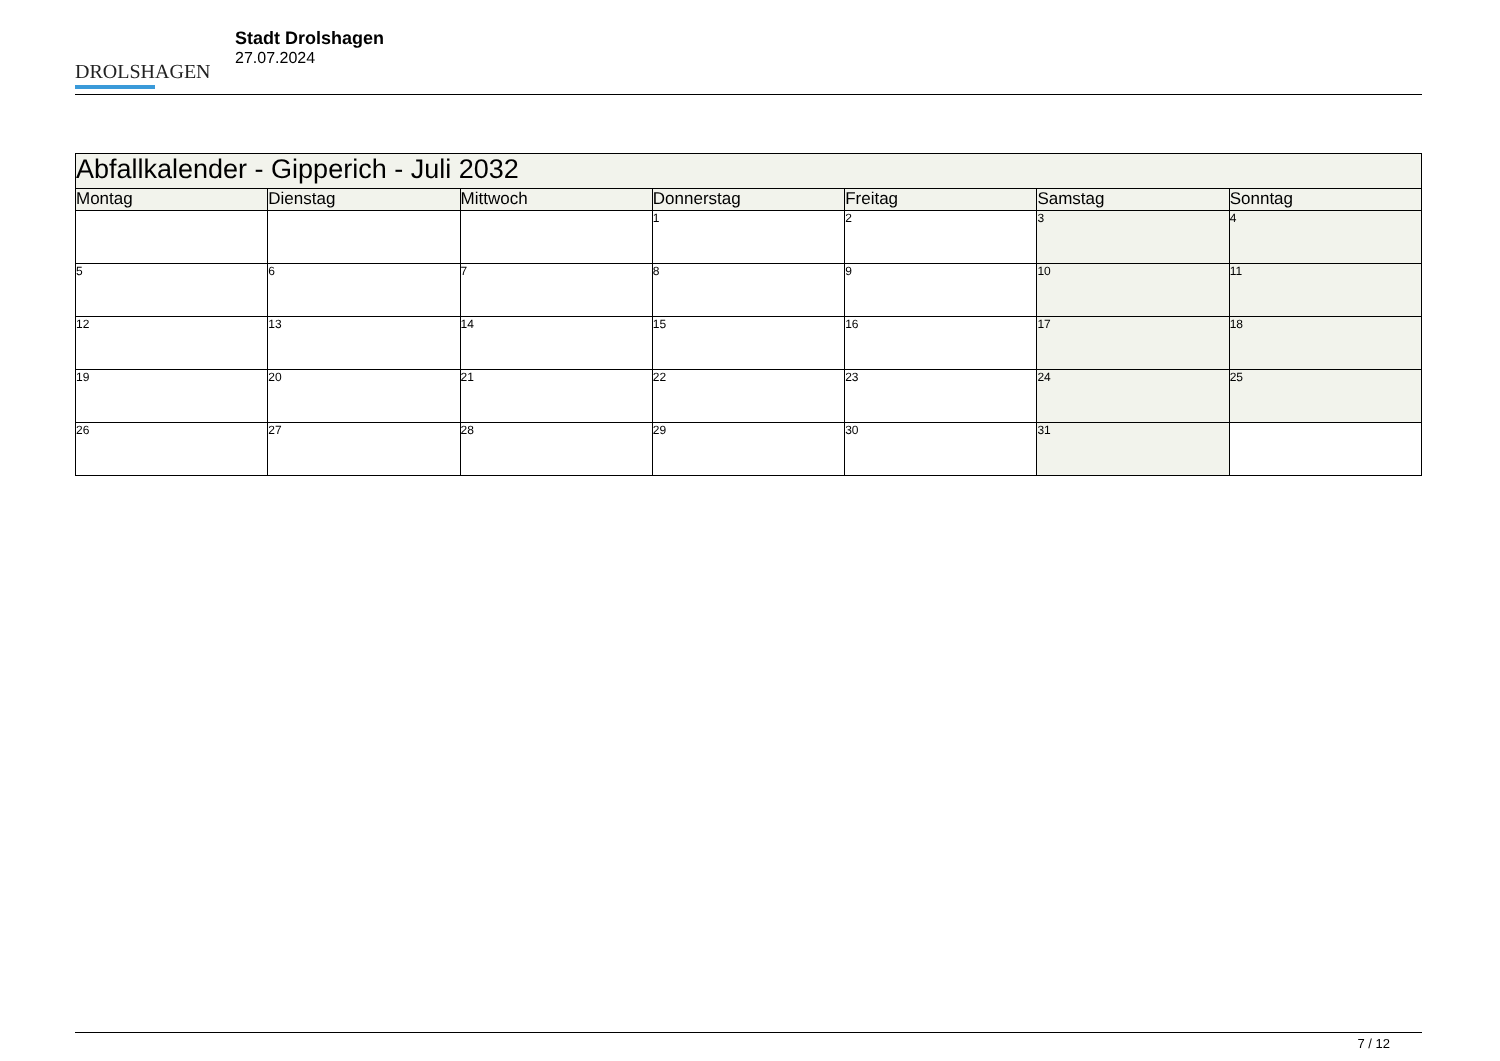DROLSHAGEN
Stadt Drolshagen
27.07.2024
| Abfallkalender - Gipperich - Juli 2032 | | | | | | |
| Montag | Dienstag | Mittwoch | Donnerstag | Freitag | Samstag | Sonntag |
| | | | 1 | 2 | 3 | 4 |
| 5 | 6 | 7 | 8 | 9 | 10 | 11 |
| 12 | 13 | 14 | 15 | 16 | 17 | 18 |
| 19 | 20 | 21 | 22 | 23 | 24 | 25 |
| 26 | 27 | 28 | 29 | 30 | 31 | |
7 / 12